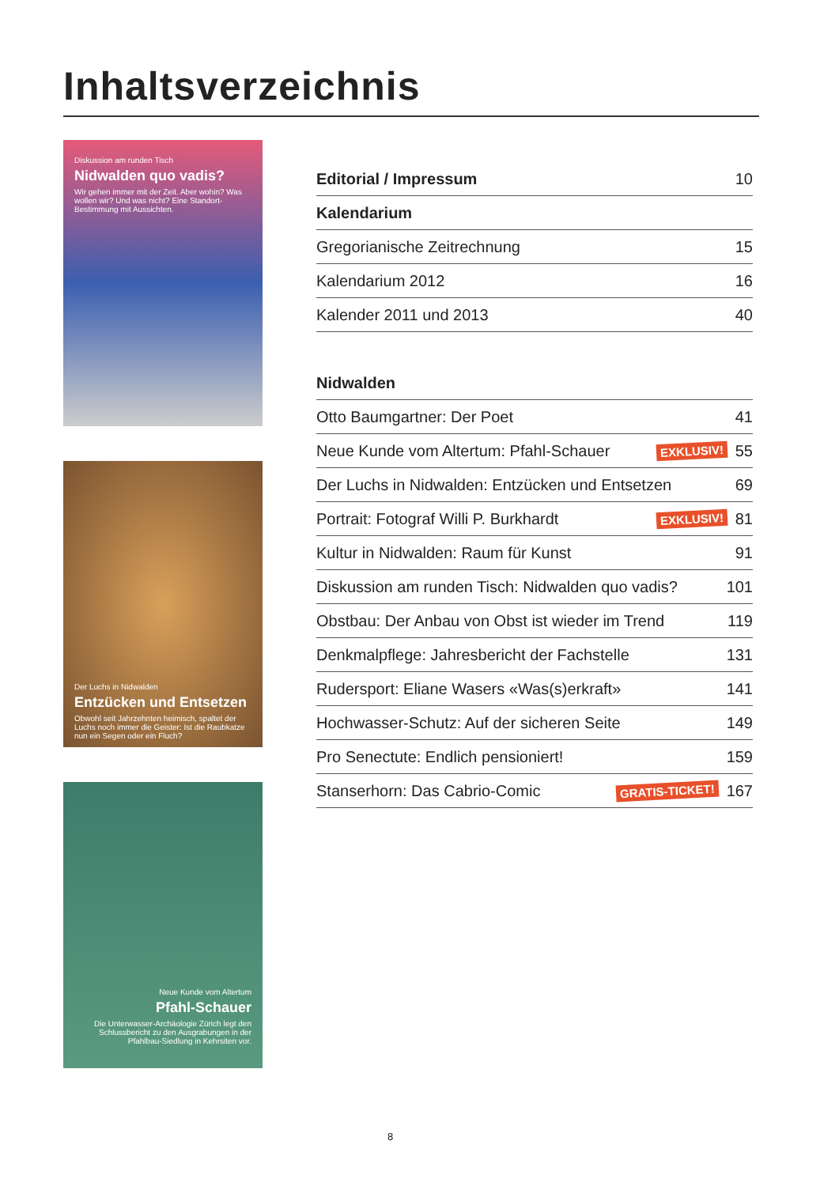Inhaltsverzeichnis
Diskussion am runden Tisch
Nidwalden quo vadis?
Wir gehen immer mit der Zeit. Aber wohin? Was wollen wir? Und was nicht? Eine Standort-Bestimmung mit Aussichten.
Der Luchs in Nidwalden
Entzücken und Entsetzen
Obwohl seit Jahrzehnten heimisch, spaltet der Luchs noch immer die Geister: Ist die Raubkatze nun ein Segen oder ein Fluch?
Neue Kunde vom Altertum
Pfahl-Schauer
Die Unterwasser-Archäologie Zürich legt den Schlussbericht zu den Ausgrabungen in der Pfahlbau-Siedlung in Kehrsiten vor.
Editorial / Impressum 10
Kalendarium
Gregorianische Zeitrechnung 15
Kalendarium 2012 16
Kalender 2011 und 2013 40
Nidwalden
Otto Baumgartner: Der Poet 41
Neue Kunde vom Altertum: Pfahl-Schauer EXKLUSIV! 55
Der Luchs in Nidwalden: Entzücken und Entsetzen 69
Portrait: Fotograf Willi P. Burkhardt EXKLUSIV! 81
Kultur in Nidwalden: Raum für Kunst 91
Diskussion am runden Tisch: Nidwalden quo vadis? 101
Obstbau: Der Anbau von Obst ist wieder im Trend 119
Denkmalpflege: Jahresbericht der Fachstelle 131
Rudersport: Eliane Wasers «Was(s)erkraft» 141
Hochwasser-Schutz: Auf der sicheren Seite 149
Pro Senectute: Endlich pensioniert! 159
Stanserhorn: Das Cabrio-Comic GRATIS-TICKET! 167
8